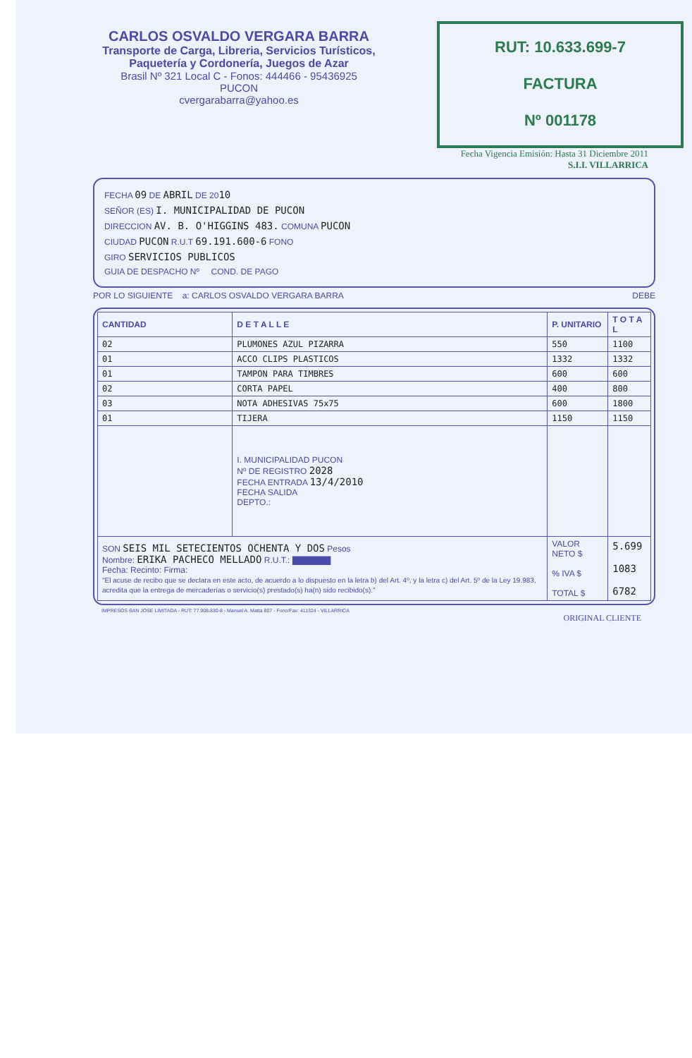CARLOS OSVALDO VERGARA BARRA
Transporte de Carga, Libreria, Servicios Turísticos,
Paquetería y Cordonería, Juegos de Azar
Brasil Nº 321 Local C - Fonos: 444466 - 95436925
PUCON
cvergarabarra@yahoo.es
RUT: 10.633.699-7
FACTURA
Nº 001178
Fecha Vigencia Emisión: Hasta 31 Diciembre 2011
S.I.I. VILLARRICA
FECHA 09 DE ABRIL DE 2010
SEÑOR (ES) I. MUNICIPALIDAD DE PUCON
DIRECCION AV. B. O'HIGGINS 483. COMUNA PUCON
CIUDAD PUCON R.U.T 69.191.600-6 FONO
GIRO SERVICIOS PUBLICOS
GUIA DE DESPACHO Nº COND. DE PAGO
POR LO SIGUIENTE a: CARLOS OSVALDO VERGARA BARRA DEBE
| CANTIDAD | D E T A L L E | P. UNITARIO | T O T A L |
| --- | --- | --- | --- |
| 02 | PLUMONES AZUL PIZARRA | 550 | 1100 |
| 01 | ACCO CLIPS PLASTICOS | 1332 | 1332 |
| 01 | TAMPON PARA TIMBRES | 600 | 600 |
| 02 | CORTA PAPEL | 400 | 800 |
| 03 | NOTA ADHESIVAS 75x75 | 600 | 1800 |
| 01 | TIJERA | 1150 | 1150 |
| | I. MUNICIPALIDAD PUCON Nº DE REGISTRO 2028 FECHA ENTRADA 13/4/2010 FECHA SALIDA DEPTO.: | | |
| SON SEIS MIL SETECIENTOS OCHENTA Y DOS Pesos Nombre: ERIKA PACHECO MELLADO R.U.T.: ▇▇▇▇▇▇ Fecha: Recinto: Firma: "El acuse de recibo que se declara en este acto, de acuerdo a lo dispuesto en la letra b) del Art. 4º, y la letra c) del Art. 5º de la Ley 19.983, acredita que la entrega de mercaderías o servicio(s) prestado(s) ha(n) sido recibido(s)." | | VALOR NETO $ % IVA $ TOTAL $ | 5.699 1083 6782 |
IMPRESOS SAN JOSE LIMITADA - RUT: 77.908.830-8 - Manuel A. Matta 807 - Fono/Fax: 411324 - VILLARRICA
ORIGINAL CLIENTE